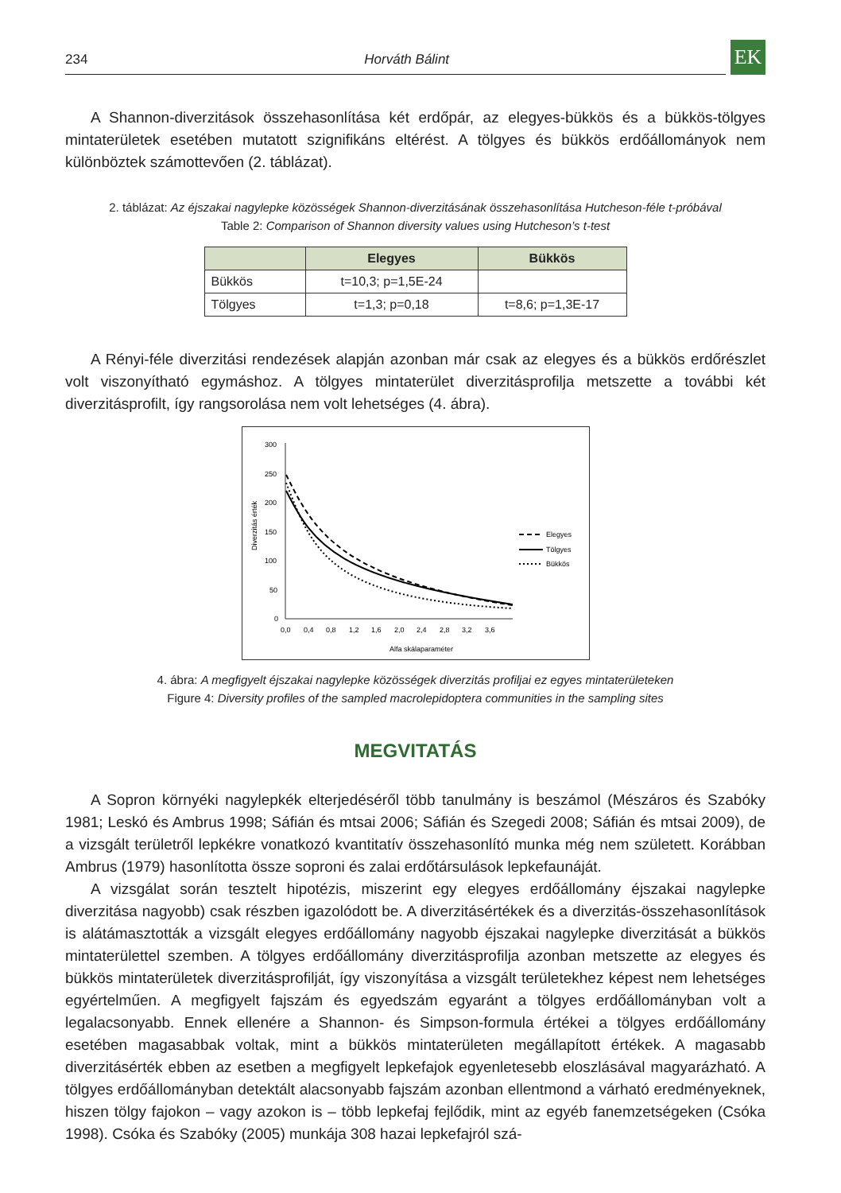234 Horváth Bálint
EK
A Shannon-diverzitások összehasonlítása két erdőpár, az elegyes-bükkös és a bükkös-tölgyes mintaterületek esetében mutatott szignifikáns eltérést. A tölgyes és bükkös erdőállományok nem különböztek számottevően (2. táblázat).
2. táblázat: Az éjszakai nagylepke közösségek Shannon-diverzitásának összehasonlítása Hutcheson-féle t-próbával
Table 2: Comparison of Shannon diversity values using Hutcheson’s t-test
| | Elegyes | Bükkös |
| --- | --- | --- |
| Bükkös | t=10,3; p=1,5E-24 | |
| Tölgyes | t=1,3; p=0,18 | t=8,6; p=1,3E-17 |
A Rényi-féle diverzitási rendezések alapján azonban már csak az elegyes és a bükkös erdőrészlet volt viszonyítható egymáshoz. A tölgyes mintaterület diverzitásprofilja metszette a további két diverzitásprofilt, így rangsorolása nem volt lehetséges (4. ábra).
300
250
200
150
100
50
0
Diverzitás érték
0,0
0,4
0,8
1,2
1,6
2,0
2,4
2,8
3,2
3,6
Alfa skálaparaméter
Elegyes
Tölgyes
Bükkös
4. ábra: A megfigyelt éjszakai nagylepke közösségek diverzitás profiljai ez egyes mintaterületeken
Figure 4: Diversity profiles of the sampled macrolepidoptera communities in the sampling sites
MEGVITATÁS
A Sopron környéki nagylepkék elterjedéséről több tanulmány is beszámol (Mészáros és Szabóky 1981; Leskó és Ambrus 1998; Sáfián és mtsai 2006; Sáfián és Szegedi 2008; Sáfián és mtsai 2009), de a vizsgált területről lepkékre vonatkozó kvantitatív összehasonlító munka még nem született. Korábban Ambrus (1979) hasonlította össze soproni és zalai erdőtársulások lepkefaunáját.
A vizsgálat során tesztelt hipotézis, miszerint egy elegyes erdőállomány éjszakai nagylepke diverzitása nagyobb) csak részben igazolódott be. A diverzitásértékek és a diverzitás-összehasonlítások is alátámasztották a vizsgált elegyes erdőállomány nagyobb éjszakai nagylepke diverzitását a bükkös mintaterülettel szemben. A tölgyes erdőállomány diverzitásprofilja azonban metszette az elegyes és bükkös mintaterületek diverzitásprofilját, így viszonyítása a vizsgált területekhez képest nem lehetséges egyértelműen. A megfigyelt fajszám és egyedszám egyaránt a tölgyes erdőállományban volt a legalacsonyabb. Ennek ellenére a Shannon- és Simpson-formula értékei a tölgyes erdőállomány esetében magasabbak voltak, mint a bükkös mintaterületen megállapított értékek. A magasabb diverzitásérték ebben az esetben a megfigyelt lepkefajok egyenletesebb eloszlásával magyarázható. A tölgyes erdőállományban detektált alacsonyabb fajszám azonban ellentmond a várható eredményeknek, hiszen tölgy fajokon – vagy azokon is – több lepkefaj fejlődik, mint az egyéb fanemzetségeken (Csóka 1998). Csóka és Szabóky (2005) munkája 308 hazai lepkefajról szá-